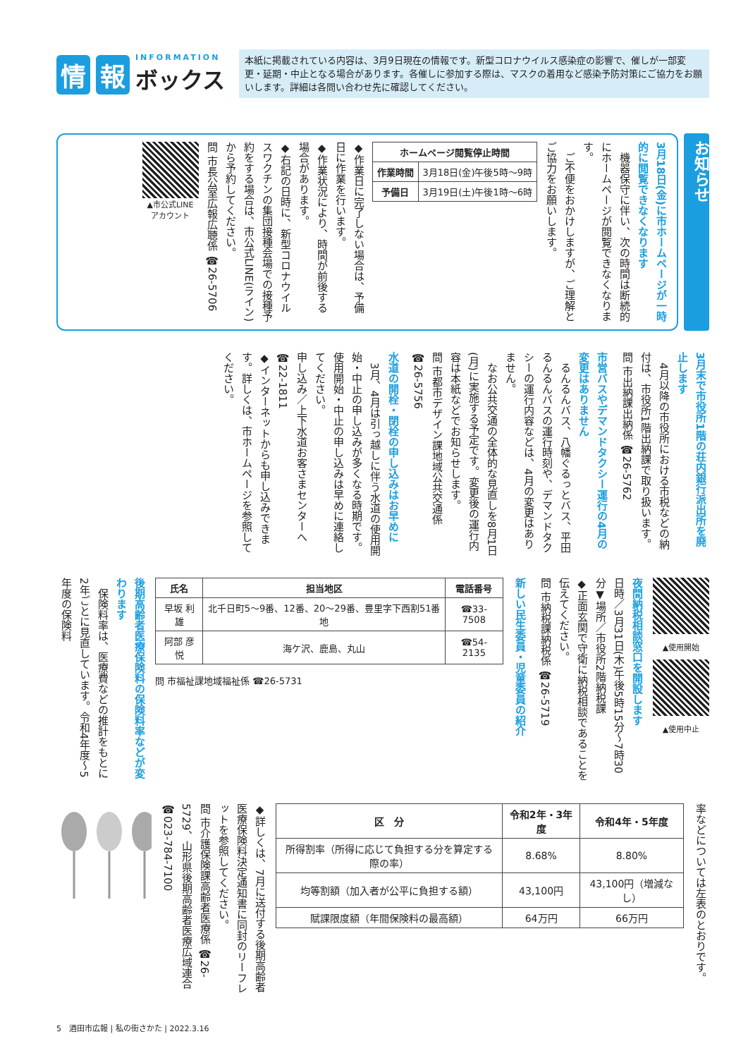情報 INFORMATION
ボックス
本紙に掲載されている内容は、3月9日現在の情報です。新型コロナウイルス感染症の影響で、催しが一部変更・延期・中止となる場合があります。各催しに参加する際は、マスクの着用など感染予防対策にご協力をお願いします。詳細は各問い合わせ先に確認してください。
お知らせ
3月18日(金)に市ホームページが一時的に閲覧できなくなります
　機器保守に伴い、次の時間は断続的にホームページが閲覧できなくなります。
　ご不便をおかけしますが、ご理解とご協力をお願いします。
| ホームページ閲覧停止時間 | |
| --- | --- |
| 作業時間 | 3月18日(金)午後5時～9時 |
| 予備日 | 3月19日(土)午後1時～6時 |
◆作業日に完了しない場合は、予備日に作業を行います。
◆作業状況により、時間が前後する場合があります。
◆右記の日時に、新型コロナウイルスワクチンの集団接種会場での接種予約をする場合は、市公式LINE(ライン)から予約してください。
問 市長公室広報広聴係 ☎26-5706
▲市公式LINE
アカウント
3月末で市役所1階の荘内銀行派出所を廃止します
　4月以降の市役所における市税などの納付は、市役所1階出納課で取り扱います。
問 市出納課出納係 ☎26-5762
市営バスやデマンドタクシー運行の4月の変更はありません
　るんるんバス、八幡ぐるっとバス、平田るんるんバスの運行時刻や、デマンドタクシーの運行内容などは、4月の変更はありません。
　なお公共交通の全体的な見直しを8月1日(月)に実施する予定です。変更後の運行内容は本紙などでお知らせします。
問 市都市デザイン課地域公共交通係 ☎26-5756
水道の開栓・閉栓の申し込みはお早めに
　3月、4月は引っ越しに伴う水道の使用開始・中止の申し込みが多くなる時期です。使用開始・中止の申し込みは早めに連絡してください。
申し込み／上下水道お客さまセンターへ ☎22-1811
◆インターネットからも申し込みできます。詳しくは、市ホームページを参照してください。
▲使用開始
▲使用中止
夜間納税相談窓口を開設します
日時／3月31日(木)午後5時15分～7時30分▼場所／市役所2階納税課
◆正面玄関で守衛に納税相談であることを伝えてください。
問 市納税課納税係 ☎26-5719
新しい民生委員・児童委員の紹介
| 氏名 | 担当地区 | 電話番号 |
| --- | --- | --- |
| 早坂 利雄 | 北千日町5～9番、12番、20～29番、豊里字下西割51番地 | ☎33-7508 |
| 阿部 彦悦 | 海ケ沢、鹿島、丸山 | ☎54-2135 |
問 市福祉課地域福祉係 ☎26-5731
後期高齢者医療保険料の保険料率などが変わります
　保険料率は、医療費などの推計をもとに2年ごとに見直しています。令和4年度～5年度の保険料
率などについては左表のとおりです。
| 区 分 | 令和2年・3年度 | 令和4年・5年度 |
| --- | --- | --- |
| 所得割率（所得に応じて負担する分を算定する際の率） | 8.68% | 8.80% |
| 均等割額（加入者が公平に負担する額） | 43,100円 | 43,100円（増減なし） |
| 賦課限度額（年間保険料の最高額） | 64万円 | 66万円 |
◆詳しくは、7月に送付する後期高齢者医療保険料決定通知書に同封のリーフレットを参照してください。
問 市介護保険課高齢者医療係 ☎26-5729、山形県後期高齢者医療広域連合 ☎023-784-7100
5　酒田市広報 | 私の街さかた | 2022.3.16